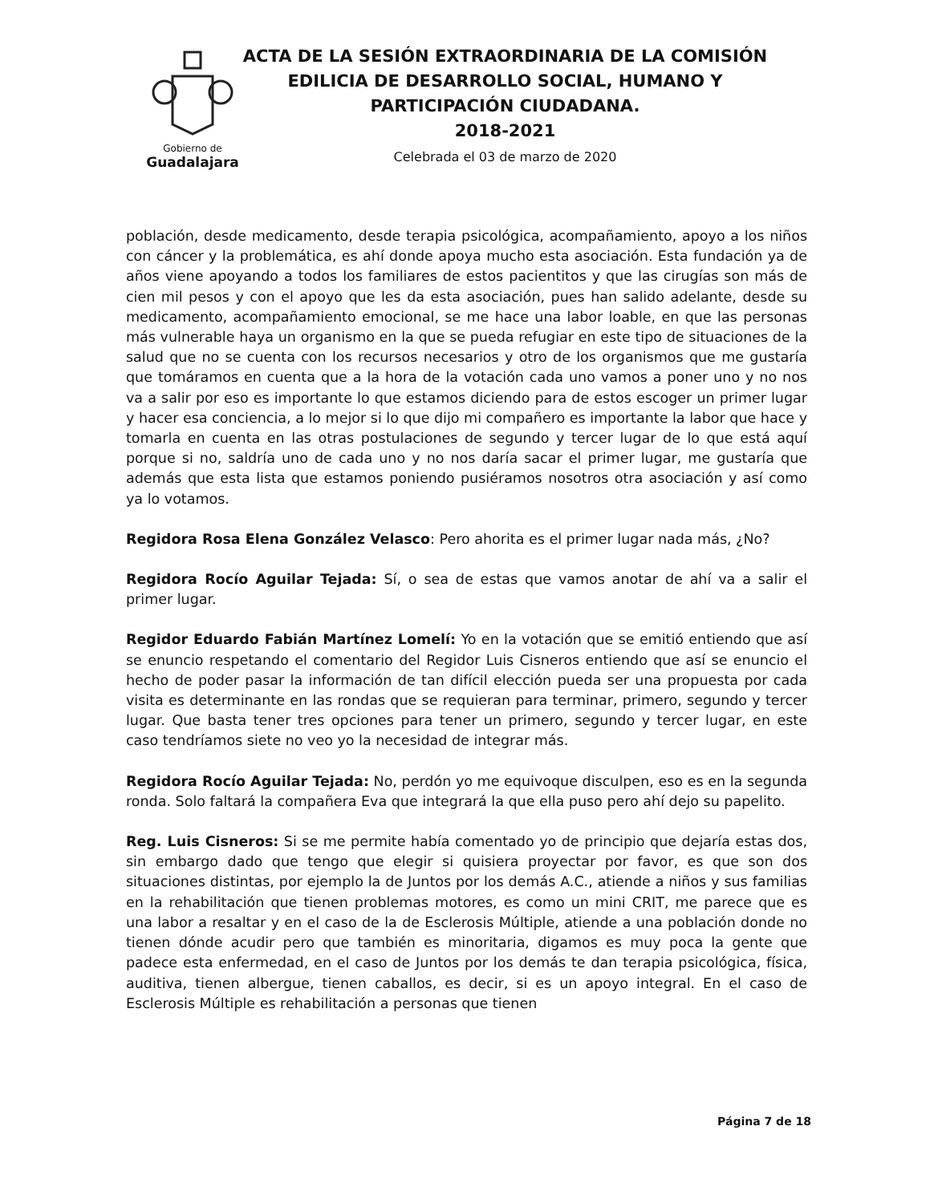Gobierno de
Guadalajara
ACTA DE LA SESIÓN EXTRAORDINARIA DE LA COMISIÓN EDILICIA DE DESARROLLO SOCIAL, HUMANO Y PARTICIPACIÓN CIUDADANA.
2018-2021
Celebrada el 03 de marzo de 2020
población, desde medicamento, desde terapia psicológica, acompañamiento, apoyo a los niños con cáncer y la problemática, es ahí donde apoya mucho esta asociación. Esta fundación ya de años viene apoyando a todos los familiares de estos pacientitos y que las cirugías son más de cien mil pesos y con el apoyo que les da esta asociación, pues han salido adelante, desde su medicamento, acompañamiento emocional, se me hace una labor loable, en que las personas más vulnerable haya un organismo en la que se pueda refugiar en este tipo de situaciones de la salud que no se cuenta con los recursos necesarios y otro de los organismos que me gustaría que tomáramos en cuenta que a la hora de la votación cada uno vamos a poner uno y no nos va a salir por eso es importante lo que estamos diciendo para de estos escoger un primer lugar y hacer esa conciencia, a lo mejor si lo que dijo mi compañero es importante la labor que hace y tomarla en cuenta en las otras postulaciones de segundo y tercer lugar de lo que está aquí porque si no, saldría uno de cada uno y no nos daría sacar el primer lugar, me gustaría que además que esta lista que estamos poniendo pusiéramos nosotros otra asociación y así como ya lo votamos.
Regidora Rosa Elena González Velasco: Pero ahorita es el primer lugar nada más, ¿No?
Regidora Rocío Aguilar Tejada: Sí, o sea de estas que vamos anotar de ahí va a salir el primer lugar.
Regidor Eduardo Fabián Martínez Lomelí: Yo en la votación que se emitió entiendo que así se enuncio respetando el comentario del Regidor Luis Cisneros entiendo que así se enuncio el hecho de poder pasar la información de tan difícil elección pueda ser una propuesta por cada visita es determinante en las rondas que se requieran para terminar, primero, segundo y tercer lugar. Que basta tener tres opciones para tener un primero, segundo y tercer lugar, en este caso tendríamos siete no veo yo la necesidad de integrar más.
Regidora Rocío Aguilar Tejada: No, perdón yo me equivoque disculpen, eso es en la segunda ronda. Solo faltará la compañera Eva que integrará la que ella puso pero ahí dejo su papelito.
Reg. Luis Cisneros: Si se me permite había comentado yo de principio que dejaría estas dos, sin embargo dado que tengo que elegir si quisiera proyectar por favor, es que son dos situaciones distintas, por ejemplo la de Juntos por los demás A.C., atiende a niños y sus familias en la rehabilitación que tienen problemas motores, es como un mini CRIT, me parece que es una labor a resaltar y en el caso de la de Esclerosis Múltiple, atiende a una población donde no tienen dónde acudir pero que también es minoritaria, digamos es muy poca la gente que padece esta enfermedad, en el caso de Juntos por los demás te dan terapia psicológica, física, auditiva, tienen albergue, tienen caballos, es decir, si es un apoyo integral. En el caso de Esclerosis Múltiple es rehabilitación a personas que tienen
Página 7 de 18